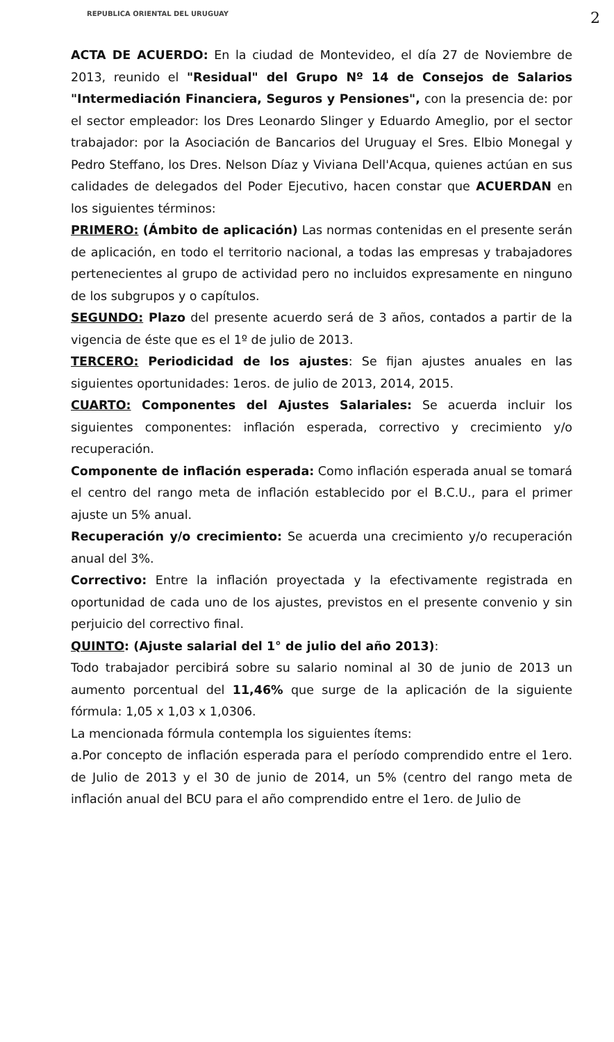REPUBLICA ORIENTAL DEL URUGUAY
2
ACTA DE ACUERDO: En la ciudad de Montevideo, el día 27 de Noviembre de 2013, reunido el "Residual" del Grupo Nº 14 de Consejos de Salarios "Intermediación Financiera, Seguros y Pensiones", con la presencia de: por el sector empleador: los Dres Leonardo Slinger y Eduardo Ameglio, por el sector trabajador: por la Asociación de Bancarios del Uruguay el Sres. Elbio Monegal y Pedro Steffano, los Dres. Nelson Díaz y Viviana Dell'Acqua, quienes actúan en sus calidades de delegados del Poder Ejecutivo, hacen constar que ACUERDAN en los siguientes términos:
PRIMERO: (Ámbito de aplicación) Las normas contenidas en el presente serán de aplicación, en todo el territorio nacional, a todas las empresas y trabajadores pertenecientes al grupo de actividad pero no incluidos expresamente en ninguno de los subgrupos y o capítulos.
SEGUNDO: Plazo del presente acuerdo será de 3 años, contados a partir de la vigencia de éste que es el 1º de julio de 2013.
TERCERO: Periodicidad de los ajustes: Se fijan ajustes anuales en las siguientes oportunidades: 1eros. de julio de 2013, 2014, 2015.
CUARTO: Componentes del Ajustes Salariales: Se acuerda incluir los siguientes componentes: inflación esperada, correctivo y crecimiento y/o recuperación.
Componente de inflación esperada: Como inflación esperada anual se tomará el centro del rango meta de inflación establecido por el B.C.U., para el primer ajuste un 5% anual.
Recuperación y/o crecimiento: Se acuerda una crecimiento y/o recuperación anual del 3%.
Correctivo: Entre la inflación proyectada y la efectivamente registrada en oportunidad de cada uno de los ajustes, previstos en el presente convenio y sin perjuicio del correctivo final.
QUINTO: (Ajuste salarial del 1° de julio del año 2013):
Todo trabajador percibirá sobre su salario nominal al 30 de junio de 2013 un aumento porcentual del 11,46% que surge de la aplicación de la siguiente fórmula: 1,05 x 1,03 x 1,0306.
La mencionada fórmula contempla los siguientes ítems:
a.Por concepto de inflación esperada para el período comprendido entre el 1ero. de Julio de 2013 y el 30 de junio de 2014, un 5% (centro del rango meta de inflación anual del BCU para el año comprendido entre el 1ero. de Julio de